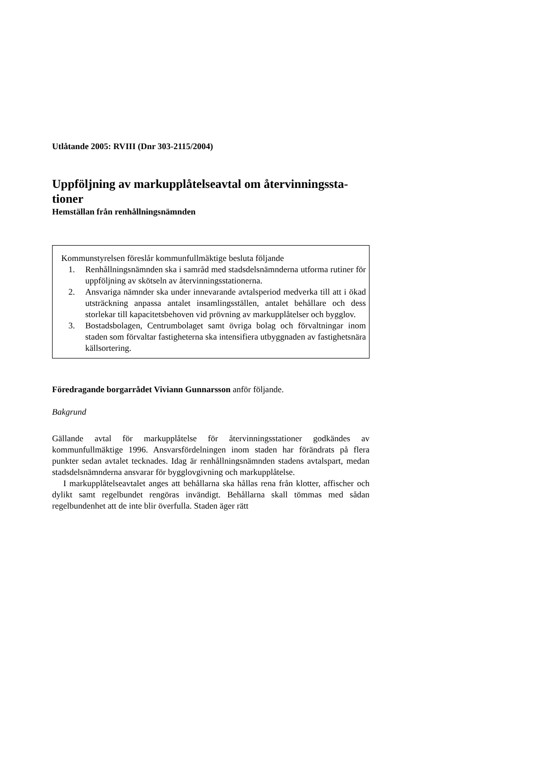Utlåtande 2005: RVIII (Dnr 303-2115/2004)
Uppföljning av markupplåtelseavtal om återvinningssta-tioner
Hemställan från renhållningsnämnden
Kommunstyrelsen föreslår kommunfullmäktige besluta följande
1. Renhållningsnämnden ska i samråd med stadsdelsnämnderna utforma rutiner för uppföljning av skötseln av återvinningsstationerna.
2. Ansvariga nämnder ska under innevarande avtalsperiod medverka till att i ökad utsträckning anpassa antalet insamlingsställen, antalet behållare och dess storlekar till kapacitetsbehoven vid prövning av markupplåtelser och bygglov.
3. Bostadsbolagen, Centrumbolaget samt övriga bolag och förvaltningar inom staden som förvaltar fastigheterna ska intensifiera utbyggnaden av fastighetsnära källsortering.
Föredragande borgarrådet Viviann Gunnarsson anför följande.
Bakgrund
Gällande avtal för markupplåtelse för återvinningsstationer godkändes av kommunfullmäktige 1996. Ansvarsfördelningen inom staden har förändrats på flera punkter sedan avtalet tecknades. Idag är renhållningsnämnden stadens avtalspart, medan stadsdelsnämnderna ansvarar för bygglovgivning och markupplåtelse.
I markupplåtelseavtalet anges att behållarna ska hållas rena från klotter, affischer och dylikt samt regelbundet rengöras invändigt. Behållarna skall tömmas med sådan regelbundenhet att de inte blir överfulla. Staden äger rätt